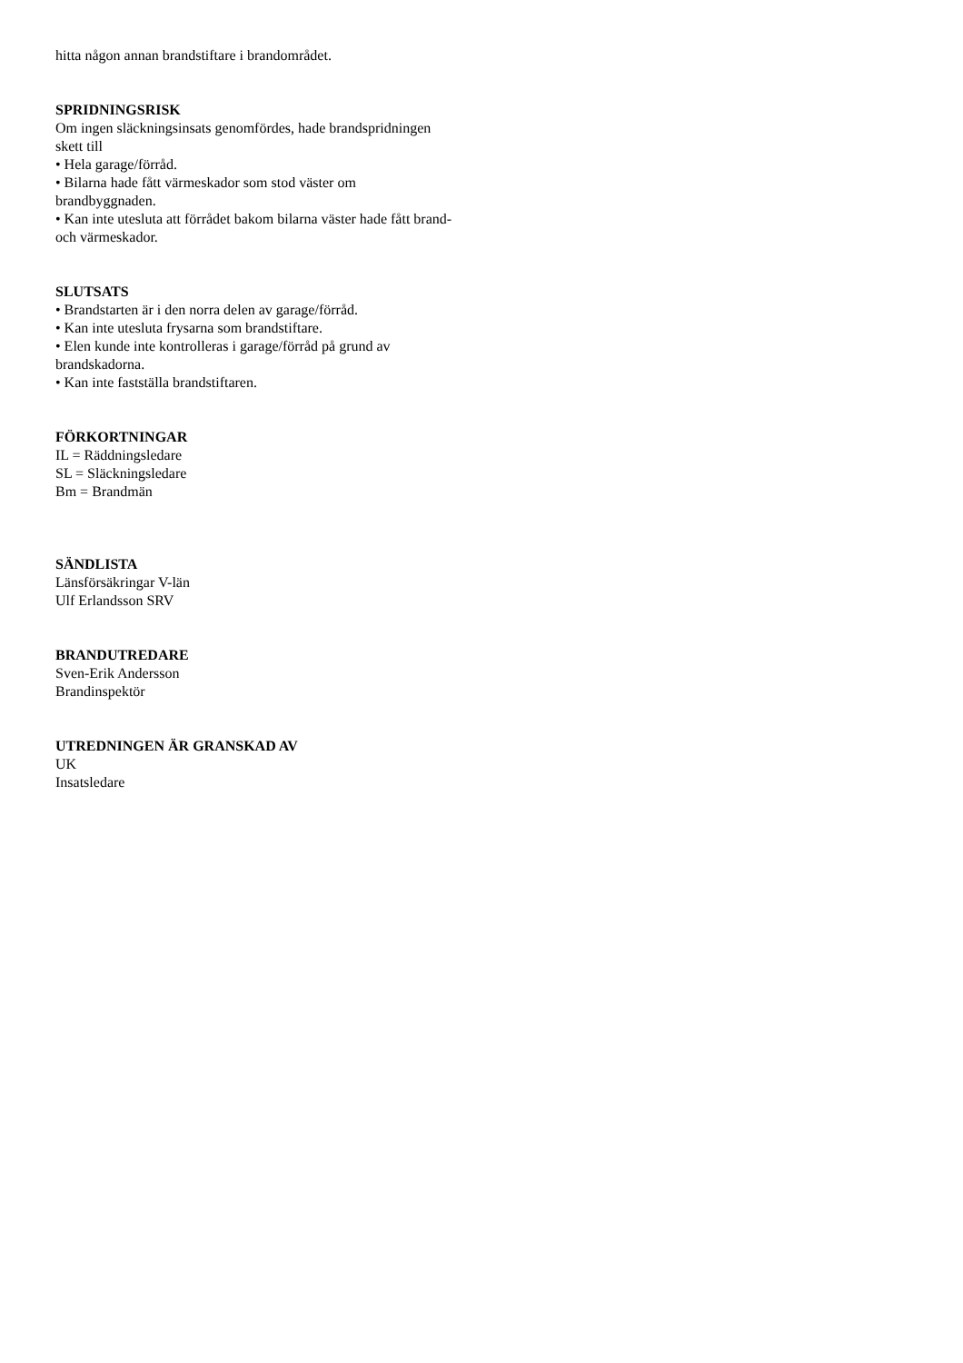hitta någon annan brandstiftare i brandområdet.
SPRIDNINGSRISK
Om ingen släckningsinsats genomfördes, hade brandspridningen
skett till
• Hela garage/förråd.
• Bilarna hade fått värmeskador som stod väster om
brandbyggnaden.
• Kan inte utesluta att förrådet bakom bilarna väster hade fått brand-
och värmeskador.
SLUTSATS
• Brandstarten är i den norra delen av garage/förråd.
• Kan inte utesluta frysarna som brandstiftare.
• Elen kunde inte kontrolleras i garage/förråd på grund av
brandskadorna.
• Kan inte fastställa brandstiftaren.
FÖRKORTNINGAR
IL = Räddningsledare
SL = Släckningsledare
Bm = Brandmän
SÄNDLISTA
Länsförsäkringar V-län
Ulf Erlandsson SRV
BRANDUTREDARE
Sven-Erik Andersson
Brandinspektör
UTREDNINGEN ÄR GRANSKAD AV
UK
Insatsledare